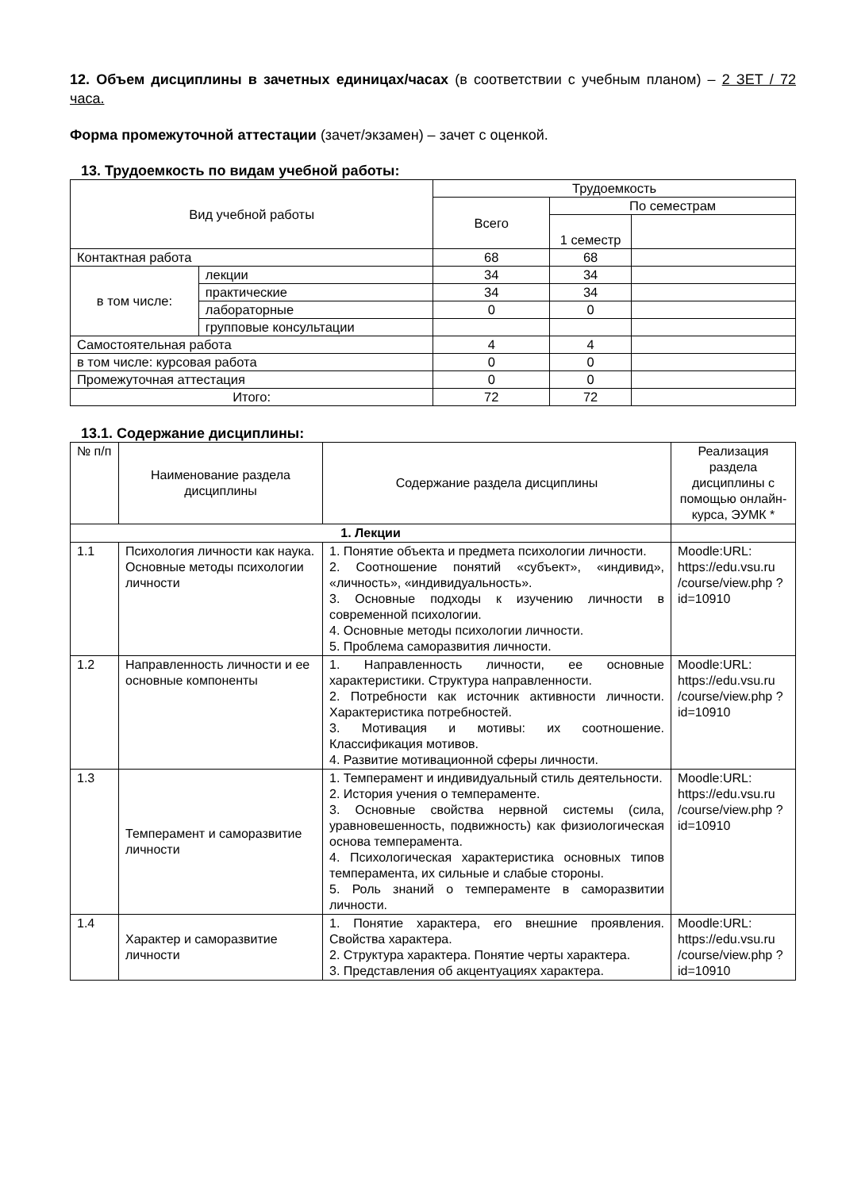12. Объем дисциплины в зачетных единицах/часах (в соответствии с учебным планом) – 2 ЗЕТ / 72 часа.
Форма промежуточной аттестации (зачет/экзамен) – зачет с оценкой.
13. Трудоемкость по видам учебной работы:
| Вид учебной работы | | Трудоемкость | | |
| --- | --- | --- | --- | --- |
| | | Всего | По семестрам | |
| | | | 1 семестр | |
| Контактная работа | | 68 | 68 | |
| в том числе: | лекции | 34 | 34 | |
| | практические | 34 | 34 | |
| | лабораторные | 0 | 0 | |
| | групповые консультации | | | |
| Самостоятельная работа | | 4 | 4 | |
| в том числе: курсовая работа | | 0 | 0 | |
| Промежуточная аттестация | | 0 | 0 | |
| Итого: | | 72 | 72 | |
13.1. Содержание дисциплины:
| № п/п | Наименование раздела дисциплины | Содержание раздела дисциплины | Реализация раздела дисциплины с помощью онлайн-курса, ЭУМК * |
| 1. Лекции | | | |
| 1.1 | Психология личности как наука. Основные методы психологии личности | 1. Понятие объекта и предмета психологии личности. 2. Соотношение понятий «субъект», «индивид», «личность», «индивидуальность». 3. Основные подходы к изучению личности в современной психологии. 4. Основные методы психологии личности. 5. Проблема саморазвития личности. | Moodle:URL: https://edu.vsu.ru /course/view.php ?id=10910 |
| 1.2 | Направленность личности и ее основные компоненты | 1. Направленность личности, ее основные характеристики. Структура направленности. 2. Потребности как источник активности личности. Характеристика потребностей. 3. Мотивация и мотивы: их соотношение. Классификация мотивов. 4. Развитие мотивационной сферы личности. | Moodle:URL: https://edu.vsu.ru /course/view.php ?id=10910 |
| 1.3 | Темперамент и саморазвитие личности | 1. Темперамент и индивидуальный стиль деятельности. 2. История учения о темпераменте. 3. Основные свойства нервной системы (сила, уравновешенность, подвижность) как физиологическая основа темперамента. 4. Психологическая характеристика основных типов темперамента, их сильные и слабые стороны. 5. Роль знаний о темпераменте в саморазвитии личности. | Moodle:URL: https://edu.vsu.ru /course/view.php ?id=10910 |
| 1.4 | Характер и саморазвитие личности | 1. Понятие характера, его внешние проявления. Свойства характера. 2. Структура характера. Понятие черты характера. 3. Представления об акцентуациях характера. | Moodle:URL: https://edu.vsu.ru /course/view.php ?id=10910 |